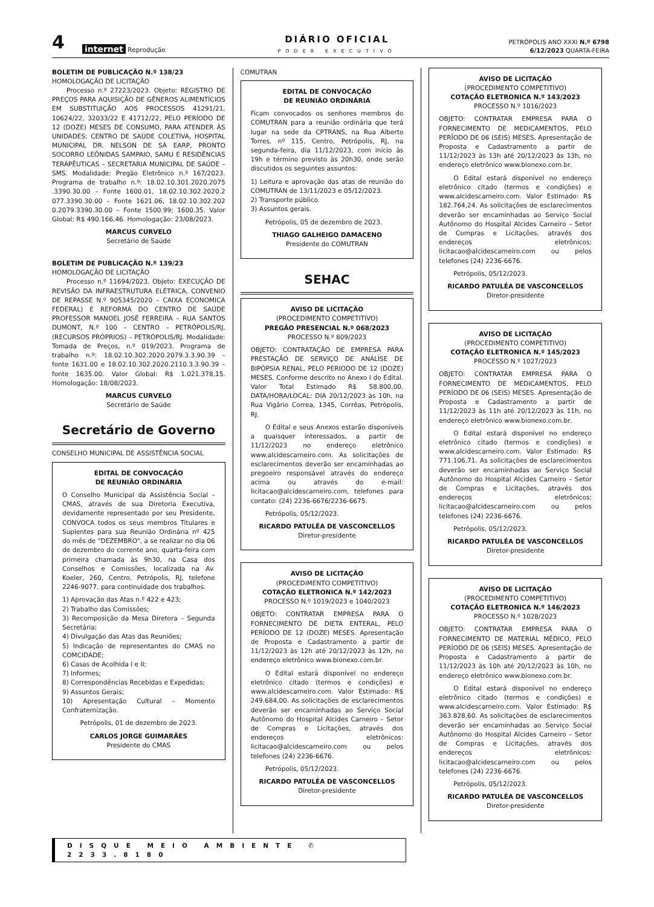4
internet Reprodução
DIÁRIO OFICIAL
PODER EXECUTIVO
PETRÓPOLIS ANO XXXI N.º 6798
6/12/2023 QUARTA-FEIRA
BOLETIM DE PUBLICAÇÃO N.º 138/23
HOMOLOGAÇÃO DE LICITAÇÃO
Processo n.º 27223/2023. Objeto: REGISTRO DE PREÇOS PARA AQUISIÇÃO DE GÊNEROS ALIMENTÍCIOS EM SUBSTITUIÇÃO AOS PROCESSOS 41291/21, 10624/22, 32033/22 E 41712/22, PELO PERÍODO DE 12 (DOZE) MESES DE CONSUMO, PARA ATENDER ÀS UNIDADES: CENTRO DE SAÚDE COLETIVA, HOSPITAL MUNICIPAL DR. NELSON DE SÁ EARP, PRONTO SOCORRO LEÔNIDAS SAMPAIO, SAMU E RESIDÊNCIAS TERAPÊUTICAS – SECRETARIA MUNICIPAL DE SAÚDE – SMS. Modalidade: Pregão Eletrônico n.º 167/2023. Programa de trabalho n.º: 18.02.10.301.2020.2075 .3390.30.00 – Fonte 1600.01, 18.02.10.302.2020.2 077.3390.30.00 – Fonte 1621.06, 18.02.10.302.202 0.2079.3390.30.00 – Fonte 1500.99; 1600.35. Valor Global: R$ 490.166,46. Homologação: 23/08/2023.
MARCUS CURVELO
Secretário de Saúde
BOLETIM DE PUBLICAÇÃO N.º 139/23
HOMOLOGAÇÃO DE LICITAÇÃO
Processo n.º 11694/2023. Objeto: EXECUÇÃO DE REVISÃO DA INFRAESTRUTURA ELÉTRICA, CONVENIO DE REPASSE N.º 905345/2020 – CAIXA ECONOMICA FEDERAL) E REFORMA DO CENTRO DE SAÚDE PROFESSOR MANOEL JOSÉ FERREIRA – RUA SANTOS DUMONT, N.º 100 – CENTRO – PETRÓPOLIS/RJ, (RECURSOS PRÓPRIOS) – PETRÓPOLIS/RJ. Modalidade: Tomada de Preços, n.º 019/2023. Programa de trabalho n.º: 18.02.10.302.2020.2079.3.3.90.39 – fonte 1631.00 e 18.02.10.302.2020.2110.3.3.90.39 – fonte 1635.00. Valor Global: R$ 1.021.378,15. Homologação: 18/08/2023.
MARCUS CURVELO
Secretário de Saúde
Secretário de Governo
CONSELHO MUNICIPAL DE ASSISTÊNCIA SOCIAL
EDITAL DE CONVOCAÇÃO
DE REUNIÃO ORDINÁRIA
O Conselho Municipal da Assistência Social – CMAS, através de sua Diretoria Executiva, devidamente representado por seu Presidente, CONVOCA todos os seus membros Titulares e Suplentes para sua Reunião Ordinária nº 425 do mês de "DEZEMBRO", a se realizar no dia 06 de dezembro do corrente ano, quarta-feira com primeira chamada às 9h30, na Casa dos Conselhos e Comissões, localizada na Av. Koeler, 260, Centro, Petrópolis, RJ, telefone 2246-9077, para continuidade dos trabalhos.
1) Aprovação das Atas n.º 422 e 423;
2) Trabalho das Comissões;
3) Recomposição da Mesa Diretora – Segunda Secretária;
4) Divulgação das Atas das Reuniões;
5) Indicação de representantes do CMAS no COMCIDADE;
6) Casas de Acolhida I e II;
7) Informes;
8) Correspondências Recebidas e Expedidas;
9) Assuntos Gerais;
10) Apresentação Cultural – Momento Confraternização.
Petrópolis, 01 de dezembro de 2023.
CARLOS JORGE GUIMARÃES
Presidente do CMAS
COMUTRAN
EDITAL DE CONVOCAÇÃO
DE REUNIÃO ORDINÁRIA
Ficam convocados os senhores membros do COMUTRAN para a reunião ordinária que terá lugar na sede da CPTRANS, na Rua Alberto Torres, nº 115, Centro, Petrópolis, RJ, na segunda-feira, dia 11/12/2023, com início às 19h e término previsto às 20h30, onde serão discutidos os seguintes assuntos:
1) Leitura e aprovação das atas de reunião do COMUTRAN de 13/11/2023 e 05/12/2023.
2) Transporte público.
3) Assuntos gerais.
Petrópolis, 05 de dezembro de 2023.
THIAGO GALHEIGO DAMACENO
Presidente do COMUTRAN
SEHAC
AVISO DE LICITAÇÃO
(PROCEDIMENTO COMPETITIVO)
PREGÃO PRESENCIAL N.º 068/2023
PROCESSO N.º 809/2023
OBJETO: CONTRATAÇÃO DE EMPRESA PARA PRESTAÇÃO DE SERVIÇO DE ANÁLISE DE BIPÓPSIA RENAL, PELO PERIODO DE 12 (DOZE) MESES. Conforme descrito no Anexo I do Edital. Valor Total Estimado R$ 58.800,00. DATA/HORA/LOCAL: DIA 20/12/2023 às 10h, na Rua Vigário Correa, 1345, Corrêas, Petrópolis, RJ.
O Edital e seus Anexos estarão disponíveis a quaisquer interessados, a partir de 11/12/2023 no endereço eletrônico www.alcidescarneiro.com. As solicitações de esclarecimentos deverão ser encaminhadas ao pregoeiro responsável através do endereço acima ou através do e-mail: licitacao@alcidescarneiro.com, telefones para contato: (24) 2236-6676/2236-6675.
Petrópolis, 05/12/2023.
RICARDO PATULÉA DE VASCONCELLOS
Diretor-presidente
AVISO DE LICITAÇÃO
(PROCEDIMENTO COMPETITIVO)
COTAÇÃO ELETRONICA N.º 142/2023
PROCESSO N.º 1019/2023 e 1040/2023
OBJETO: CONTRATAR EMPRESA PARA O FORNECIMENTO DE DIETA ENTERAL, PELO PERÍODO DE 12 (DOZE) MESES. Apresentação de Proposta e Cadastramento a partir de 11/12/2023 às 12h até 20/12/2023 às 12h, no endereço eletrônico www.bionexo.com.br.
O Edital estará disponível no endereço eletrônico citado (termos e condições) e www.alcidescarneiro.com. Valor Estimado: R$ 249.684,00. As solicitações de esclarecimentos deverão ser encaminhadas ao Serviço Social Autônomo do Hospital Alcides Carneiro – Setor de Compras e Licitações, através dos endereços eletrônicos: licitacao@alcidescarneiro.com ou pelos telefones (24) 2236-6676.
Petrópolis, 05/12/2023.
RICARDO PATULÉA DE VASCONCELLOS
Diretor-presidente
AVISO DE LICITAÇÃO
(PROCEDIMENTO COMPETITIVO)
COTAÇÃO ELETRONICA N.º 143/2023
PROCESSO N.º 1016/2023
OBJETO: CONTRATAR EMPRESA PARA O FORNECIMENTO DE MEDICAMENTOS, PELO PERÍODO DE 06 (SEIS) MESES. Apresentação de Proposta e Cadastramento a partir de 11/12/2023 às 13h até 20/12/2023 às 13h, no endereço eletrônico www.bionexo.com.br.
O Edital estará disponível no endereço eletrônico citado (termos e condições) e www.alcidescarneiro.com. Valor Estimado: R$ 182.764,24. As solicitações de esclarecimentos deverão ser encaminhadas ao Serviço Social Autônomo do Hospital Alcides Carneiro – Setor de Compras e Licitações, através dos endereços eletrônicos: licitacao@alcidescarneiro.com ou pelos telefones (24) 2236-6676.
Petrópolis, 05/12/2023.
RICARDO PATULÉA DE VASCONCELLOS
Diretor-presidente
AVISO DE LICITAÇÃO
(PROCEDIMENTO COMPETITIVO)
COTAÇÃO ELETRONICA N.º 145/2023
PROCESSO N.º 1027/2023
OBJETO: CONTRATAR EMPRESA PARA O FORNECIMENTO DE MEDICAMENTOS, PELO PERÍODO DE 06 (SEIS) MESES. Apresentação de Proposta e Cadastramento a partir de 11/12/2023 às 11h até 20/12/2023 às 11h, no endereço eletrônico www.bionexo.com.br.
O Edital estará disponível no endereço eletrônico citado (termos e condições) e www.alcidescarneiro.com. Valor Estimado: R$ 771.106,71. As solicitações de esclarecimentos deverão ser encaminhadas ao Serviço Social Autônomo do Hospital Alcides Carneiro – Setor de Compras e Licitações, através dos endereços eletrônicos: licitacao@alcidescarneiro.com ou pelos telefones (24) 2236-6676.
Petrópolis, 05/12/2023.
RICARDO PATULÉA DE VASCONCELLOS
Diretor-presidente
AVISO DE LICITAÇÃO
(PROCEDIMENTO COMPETITIVO)
COTAÇÃO ELETRONICA N.º 146/2023
PROCESSO N.º 1028/2023
OBJETO: CONTRATAR EMPRESA PARA O FORNECIMENTO DE MATERIAL MÉDICO, PELO PERÍODO DE 06 (SEIS) MESES. Apresentação de Proposta e Cadastramento a partir de 11/12/2023 às 10h até 20/12/2023 às 10h, no endereço eletrônico www.bionexo.com.br.
O Edital estará disponível no endereço eletrônico citado (termos e condições) e www.alcidescarneiro.com. Valor Estimado: R$ 363.828,60. As solicitações de esclarecimentos deverão ser encaminhadas ao Serviço Social Autônomo do Hospital Alcides Carneiro – Setor de Compras e Licitações, através dos endereços eletrônicos: licitacao@alcidescarneiro.com ou pelos telefones (24) 2236-6676.
Petrópolis, 05/12/2023.
RICARDO PATULÉA DE VASCONCELLOS
Diretor-presidente
DISQUE MEIO AMBIENTE ✆ 2233.8180